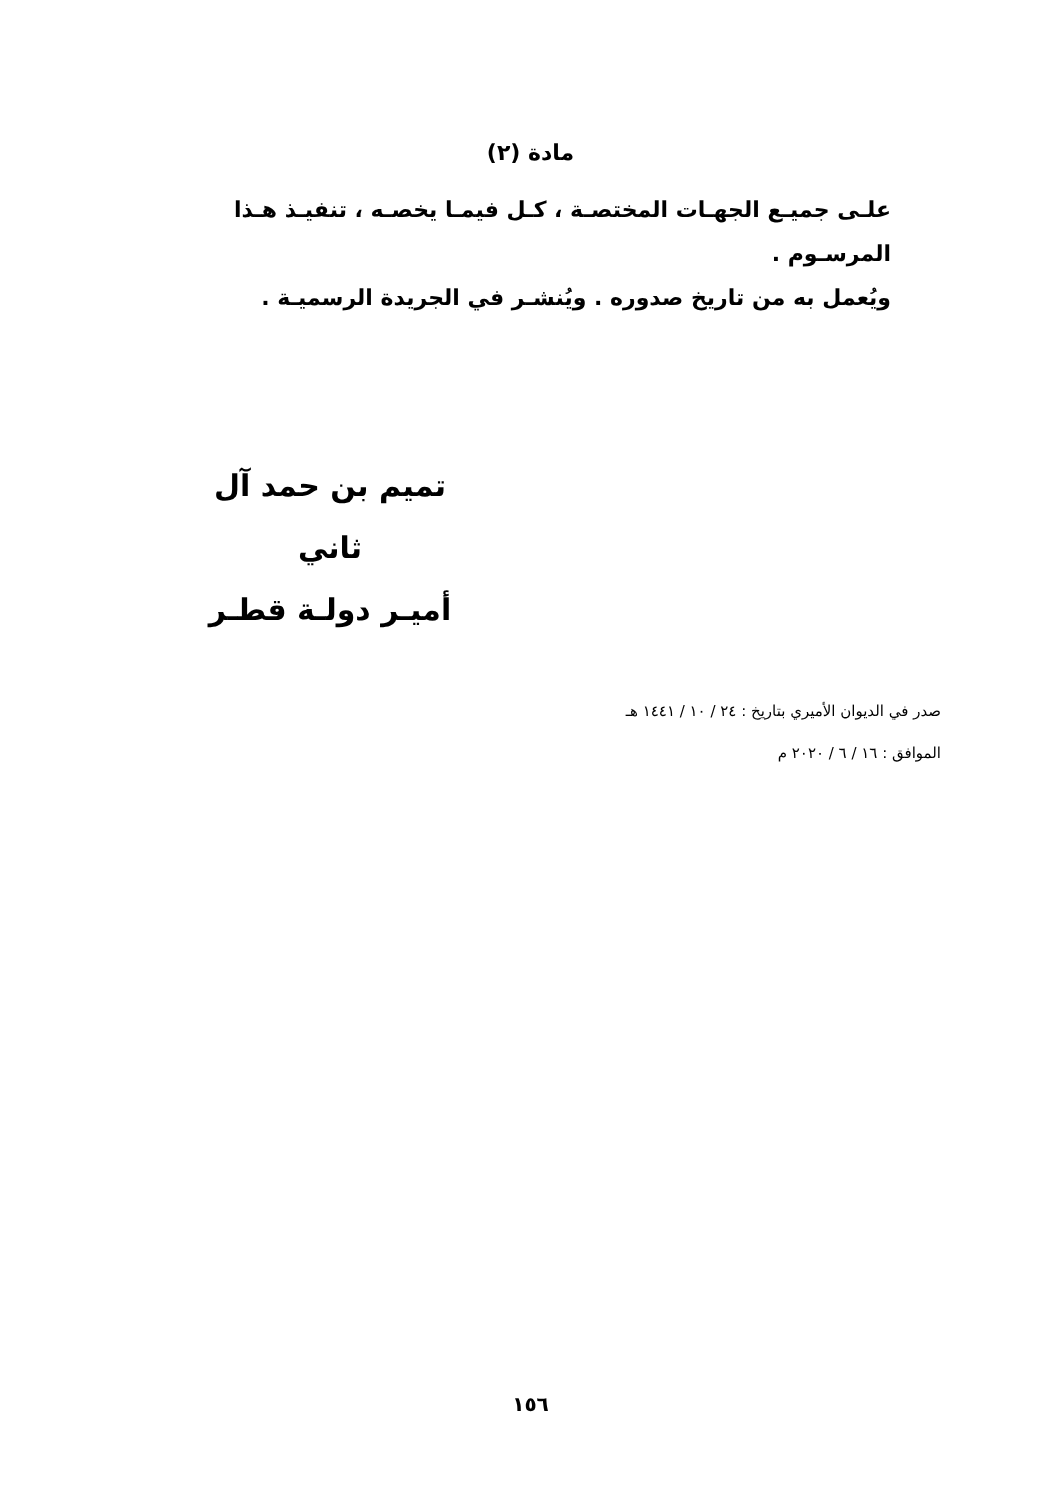مادة (٢)
علـى جميـع الجهـات المختصـة ، كـل فيمـا يخصـه ، تنفيـذ هـذا المرسـوم .
ويُعمل به من تاريخ صدوره . ويُنشـر في الجريدة الرسميـة .
تميم بن حمد آل ثاني
أميـر دولـة قطـر
صدر في الديوان الأميري بتاريخ : ٢٤ / ١٠ / ١٤٤١ هـ
الموافق : ١٦ / ٦ / ٢٠٢٠ م
١٥٦